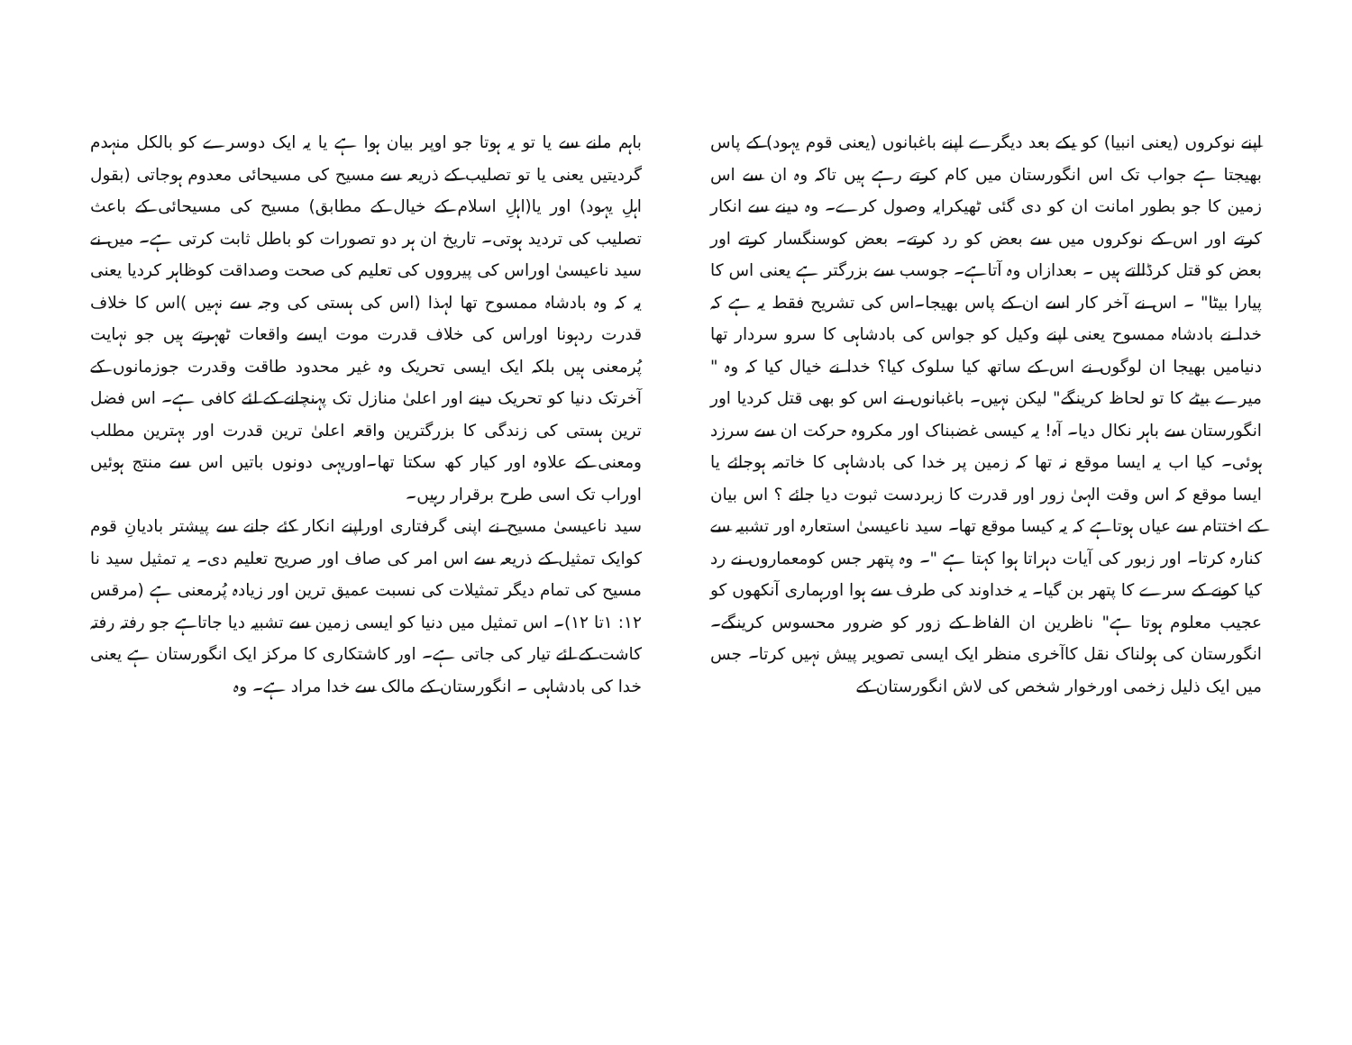باہم ملنے سے یا تو یہ ہوتا جو اوپر بیان ہوا ہے یا یہ ایک دوسرے کو بالکل منہدم گردیتیں یعنی یا تو تصلیب کے ذریعہ سے مسیح کی مسیحائی معدوم ہوجاتی (بقول اہلِ یہود) اور یا(اہلِ اسلام کے خیال کے مطابق) مسیح کی مسیحائی کے باعث تصلیب کی تردید ہوتی۔ تاریخ ان ہر دو تصورات کو باطل ثابت کرتی ہے۔ میں نے سید ناعیسیٰ اوراس کی پیرووں کی تعلیم کی صحت وصداقت کوظاہر کردیا یعنی یہ کہ وہ بادشاہ ممسوح تھا لہذا (اس کی ہستی کی وجہ سے نہیں )اس کا خلاف قدرت ردہونا اوراس کی خلاف قدرت موت ایسے واقعات ٹھہرتے ہیں جو نہایت پُرمعنی ہیں بلکہ ایک ایسی تحریک وہ غیر محدود طاقت وقدرت جوزمانوں کے آخرتک دنیا کو تحریک دینے اور اعلیٰ منازل تک پہنچانے کے لئے کافی ہے۔ اس فضل ترین ہستی کی زندگی کا بزرگترین واقعہ اعلیٰ ترین قدرت اور بہترین مطلب ومعنی کے علاوہ اور کیار کھ سکتا تھا۔اوریہی دونوں باتیں اس سے منتج ہوئیں اوراب تک اسی طرح برقرار رہیں۔
سید ناعیسیٰ مسیح نے اپنی گرفتاری اوراپنے انکار کئے جانے سے پیشتر بادیانِ قوم کوایک تمثیل کے ذریعہ سے اس امر کی صاف اور صریح تعلیم دی۔ یہ تمثیل سید نا مسیح کی تمام دیگر تمثیلات کی نسبت عمیق ترین اور زیادہ پُرمعنی ہے (مرقس ۱۲: ۱تا ۱۲)۔ اس تمثیل میں دنیا کو ایسی زمین سے تشبیہ دیا جاتاہے جو رفتہ رفتہ کاشت کے لئے تیار کی جاتی ہے۔ اور کاشتکاری کا مرکز ایک انگورستان ہے یعنی خدا کی بادشاہی ۔ انگورستان کے مالک سے خدا مراد ہے۔ وہ
اپنے نوکروں (یعنی انبیا) کو یکے بعد دیگرے اپنے باغبانوں (یعنی قوم یہود) کے پاس بھیجتا ہے جواب تک اس انگورستان میں کام کرتے رہے ہیں تاکہ وہ ان سے اس زمین کا جو بطور امانت ان کو دی گئی ٹھیکرایہ وصول کرے۔ وہ دینے سے انکار کرتے اور اس کے نوکروں میں سے بعض کو رد کرتے۔ بعض کوسنگسار کرتے اور بعض کو قتل کرڈالتے ہیں ۔ بعدازاں وہ آتاہے۔ جوسب سے بزرگتر ہے یعنی اس کا پیارا بیٹا" ۔ اس نے آخر کار اسے ان کے پاس بھیجا۔اس کی تشریح فقط یہ ہے کہ خدا نے بادشاہ ممسوح یعنی اپنے وکیل کو جواس کی بادشاہی کا سرو سردار تھا دنیامیں بھیجا ان لوگوں نے اس کے ساتھ کیا سلوک کیا؟ خدا نے خیال کیا کہ وہ " میرے بیٹے کا تو لحاظ کرینگے" لیکن نہیں۔ باغبانوں نے اس کو بھی قتل کردیا اور انگورستان سے باہر نکال دیا۔ آہ! یہ کیسی غضبناک اور مکروہ حرکت ان سے سرزد ہوئی۔ کیا اب یہ ایسا موقع نہ تھا کہ زمین پر خدا کی بادشاہی کا خاتمہ ہوجائے یا ایسا موقع کہ اس وقت الہیٰ زور اور قدرت کا زبردست ثبوت دیا جائے ؟ اس بیان کے اختتام سے عیاں ہوتاہے کہ یہ کیسا موقع تھا۔ سید ناعیسیٰ استعارہ اور تشبیہ سے کنارہ کرتا۔ اور زبور کی آیات دہراتا ہوا کہتا ہے "۔ وہ پتھر جس کومعماروں نے رد کیا کونے کے سرے کا پتھر بن گیا۔ یہ خداوند کی طرف سے ہوا اورہماری آنکھوں کو عجیب معلوم ہوتا ہے" ناظرین ان الفاظ کے زور کو ضرور محسوس کرینگے۔انگورستان کی ہولناک نقل کاآخری منظر ایک ایسی تصویر پیش نہیں کرتا۔ جس میں ایک ذلیل زخمی اورخوار شخص کی لاش انگورستان کے